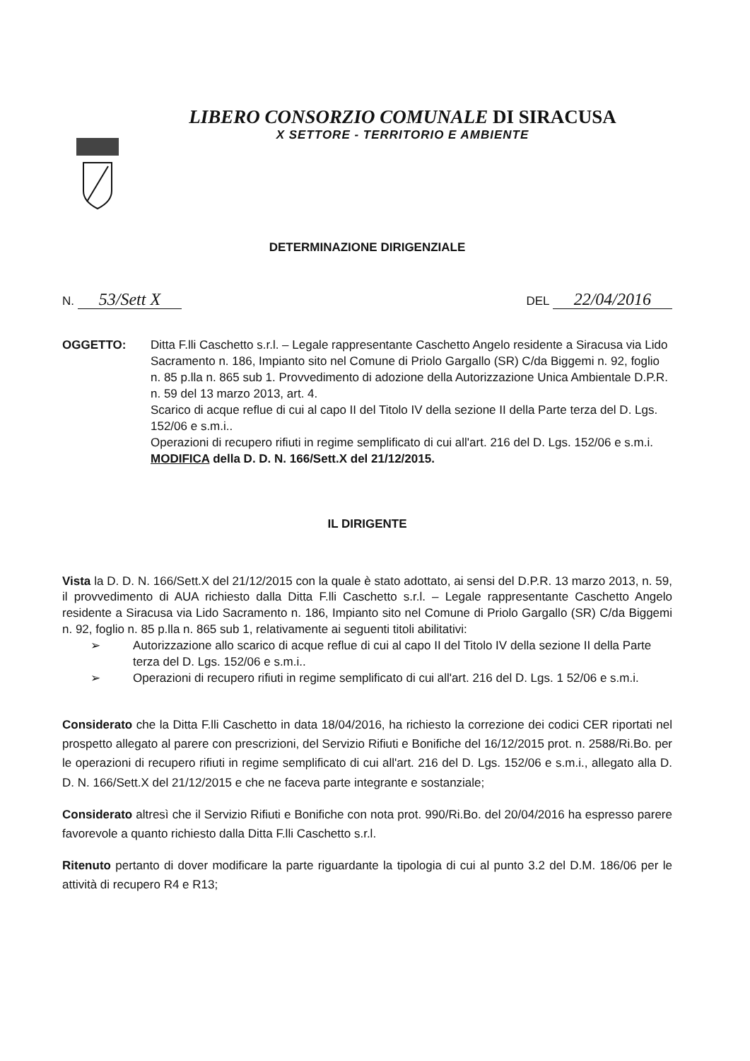LIBERO CONSORZIO COMUNALE DI SIRACUSA
X SETTORE - TERRITORIO E AMBIENTE
DETERMINAZIONE DIRIGENZIALE
N. 53/Sett X
DEL 22/04/2016
OGGETTO: Ditta F.lli Caschetto s.r.l. – Legale rappresentante Caschetto Angelo residente a Siracusa via Lido Sacramento n. 186, Impianto sito nel Comune di Priolo Gargallo (SR) C/da Biggemi n. 92, foglio n. 85 p.lla n. 865 sub 1. Provvedimento di adozione della Autorizzazione Unica Ambientale D.P.R. n. 59 del 13 marzo 2013, art. 4.
Scarico di acque reflue di cui al capo II del Titolo IV della sezione II della Parte terza del D. Lgs. 152/06 e s.m.i..
Operazioni di recupero rifiuti in regime semplificato di cui all'art. 216 del D. Lgs. 152/06 e s.m.i.
MODIFICA della D. D. N. 166/Sett.X del 21/12/2015.
IL DIRIGENTE
Vista la D. D. N. 166/Sett.X del 21/12/2015 con la quale è stato adottato, ai sensi del D.P.R. 13 marzo 2013, n. 59, il provvedimento di AUA richiesto dalla Ditta F.lli Caschetto s.r.l. – Legale rappresentante Caschetto Angelo residente a Siracusa via Lido Sacramento n. 186, Impianto sito nel Comune di Priolo Gargallo (SR) C/da Biggemi n. 92, foglio n. 85 p.lla n. 865 sub 1, relativamente ai seguenti titoli abilitativi:
➢ Autorizzazione allo scarico di acque reflue di cui al capo II del Titolo IV della sezione II della Parte terza del D. Lgs. 152/06 e s.m.i..
➢ Operazioni di recupero rifiuti in regime semplificato di cui all'art. 216 del D. Lgs. 1 52/06 e s.m.i.
Considerato che la Ditta F.lli Caschetto in data 18/04/2016, ha richiesto la correzione dei codici CER riportati nel prospetto allegato al parere con prescrizioni, del Servizio Rifiuti e Bonifiche del 16/12/2015 prot. n. 2588/Ri.Bo. per le operazioni di recupero rifiuti in regime semplificato di cui all'art. 216 del D. Lgs. 152/06 e s.m.i., allegato alla D. D. N. 166/Sett.X del 21/12/2015 e che ne faceva parte integrante e sostanziale;
Considerato altresì che il Servizio Rifiuti e Bonifiche con nota prot. 990/Ri.Bo. del 20/04/2016 ha espresso parere favorevole a quanto richiesto dalla Ditta F.lli Caschetto s.r.l.
Ritenuto pertanto di dover modificare la parte riguardante la tipologia di cui al punto 3.2 del D.M. 186/06 per le attività di recupero R4 e R13;